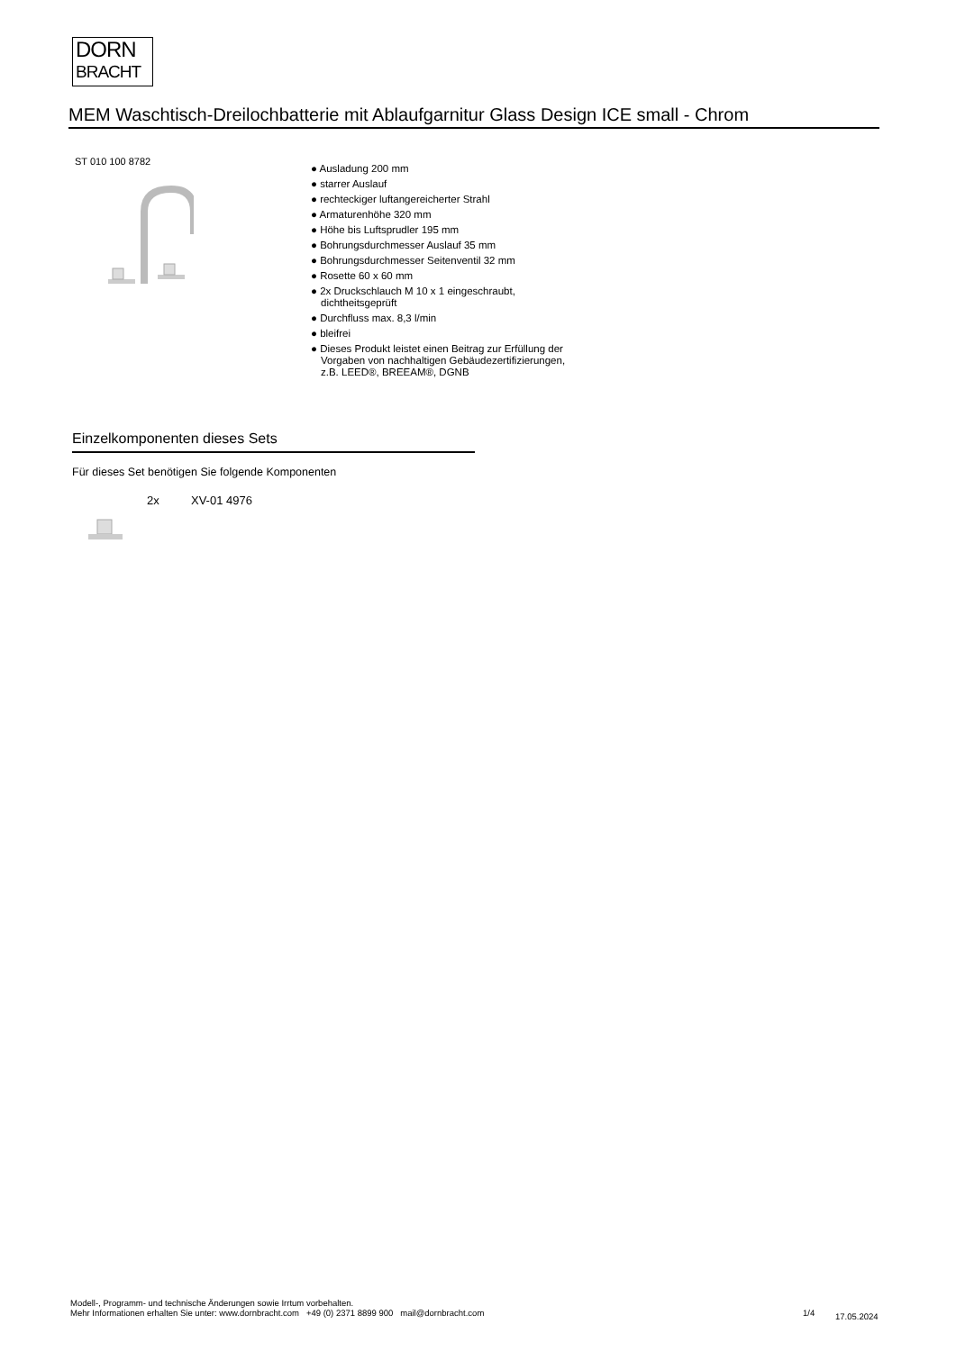DORN
BRACHT
MEM Waschtisch-Dreilochbatterie mit Ablaufgarnitur Glass Design ICE small - Chrom
ST 010 100 8782
● Ausladung 200 mm
● starrer Auslauf
● rechteckiger luftangereicherter Strahl
● Armaturenhöhe 320 mm
● Höhe bis Luftsprudler 195 mm
● Bohrungsdurchmesser Auslauf 35 mm
● Bohrungsdurchmesser Seitenventil 32 mm
● Rosette 60 x 60 mm
● 2x Druckschlauch M 10 x 1 eingeschraubt, dichtheitsgeprüft
● Durchfluss max. 8,3 l/min
● bleifrei
● Dieses Produkt leistet einen Beitrag zur Erfüllung der Vorgaben von nachhaltigen Gebäudezertifizierungen, z.B. LEED®, BREEAM®, DGNB
Einzelkomponenten dieses Sets
Für dieses Set benötigen Sie folgende Komponenten
2x XV-01 4976
Modell-, Programm- und technische Änderungen sowie Irrtum vorbehalten.
Mehr Informationen erhalten Sie unter: www.dornbracht.com +49 (0) 2371 8899 900 mail@dornbracht.com
1/4 17.05.2024